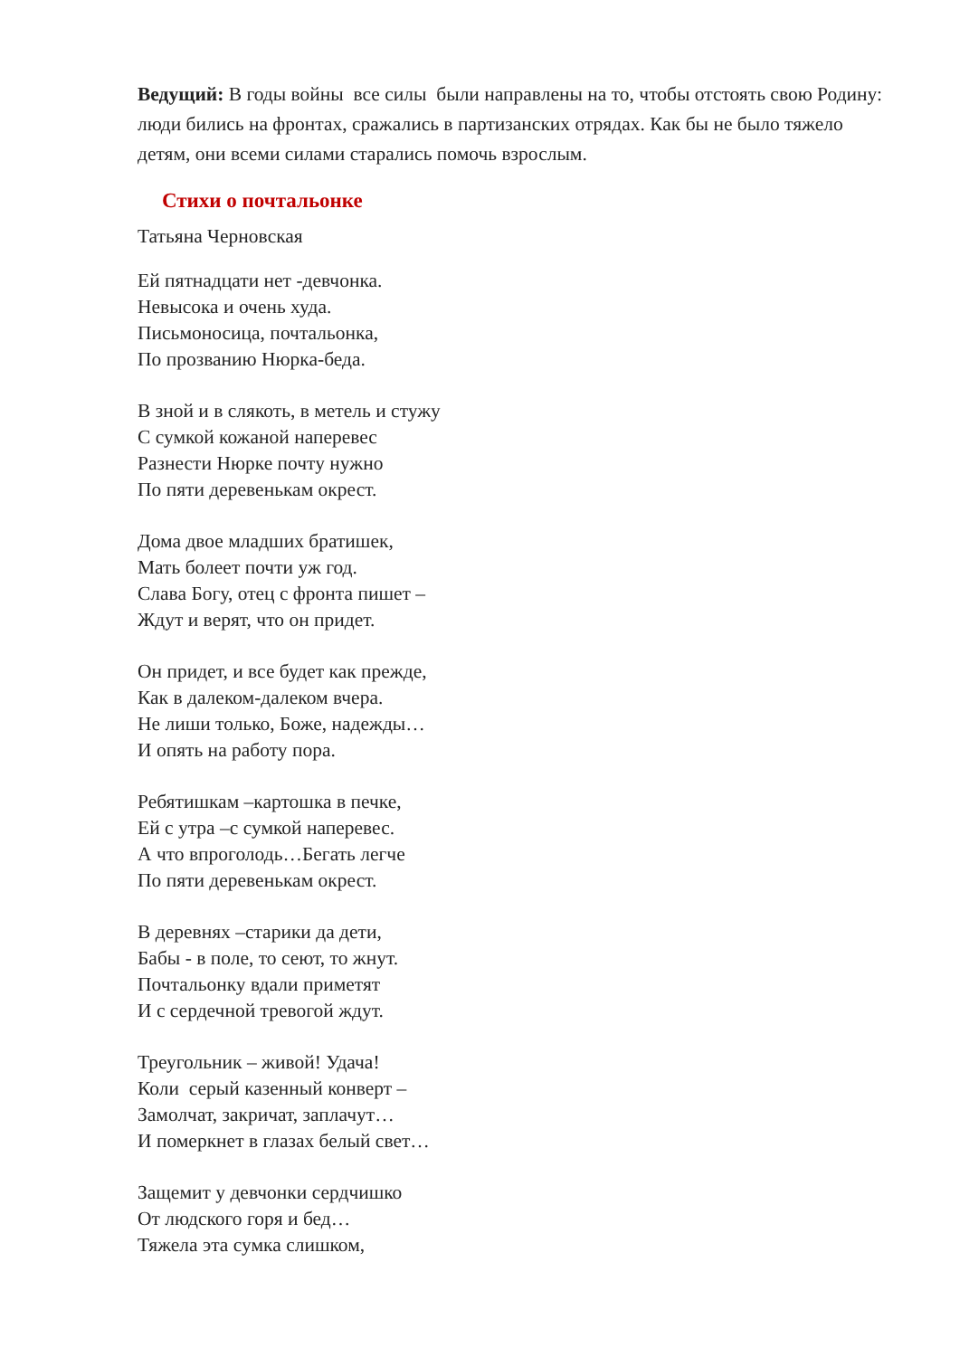Ведущий: В годы войны все силы были направлены на то, чтобы отстоять свою Родину: люди бились на фронтах, сражались в партизанских отрядах. Как бы не было тяжело детям, они всеми силами старались помочь взрослым.
Стихи о почтальонке
Татьяна Черновская
Ей пятнадцати нет -девчонка.
Невысока и очень худа.
Письмоносица, почтальонка,
По прозванию Нюрка-беда.
В зной и в слякоть, в метель и стужу
С сумкой кожаной наперевес
Разнести Нюрке почту нужно
По пяти деревенькам окрест.
Дома двое младших братишек,
Мать болеет почти уж год.
Слава Богу, отец с фронта пишет –
Ждут и верят, что он придет.
Он придет, и все будет как прежде,
Как в далеком-далеком вчера.
Не лиши только, Боже, надежды…
И опять на работу пора.
Ребятишкам –картошка в печке,
Ей с утра –с сумкой наперевес.
А что впроголодь…Бегать легче
По пяти деревенькам окрест.
В деревнях –старики да дети,
Бабы - в поле, то сеют, то жнут.
Почтальонку вдали приметят
И с сердечной тревогой ждут.
Треугольник – живой! Удача!
Коли серый казенный конверт –
Замолчат, закричат, заплачут…
И померкнет в глазах белый свет…
Защемит у девчонки сердчишко
От людского горя и бед…
Тяжела эта сумка слишком,